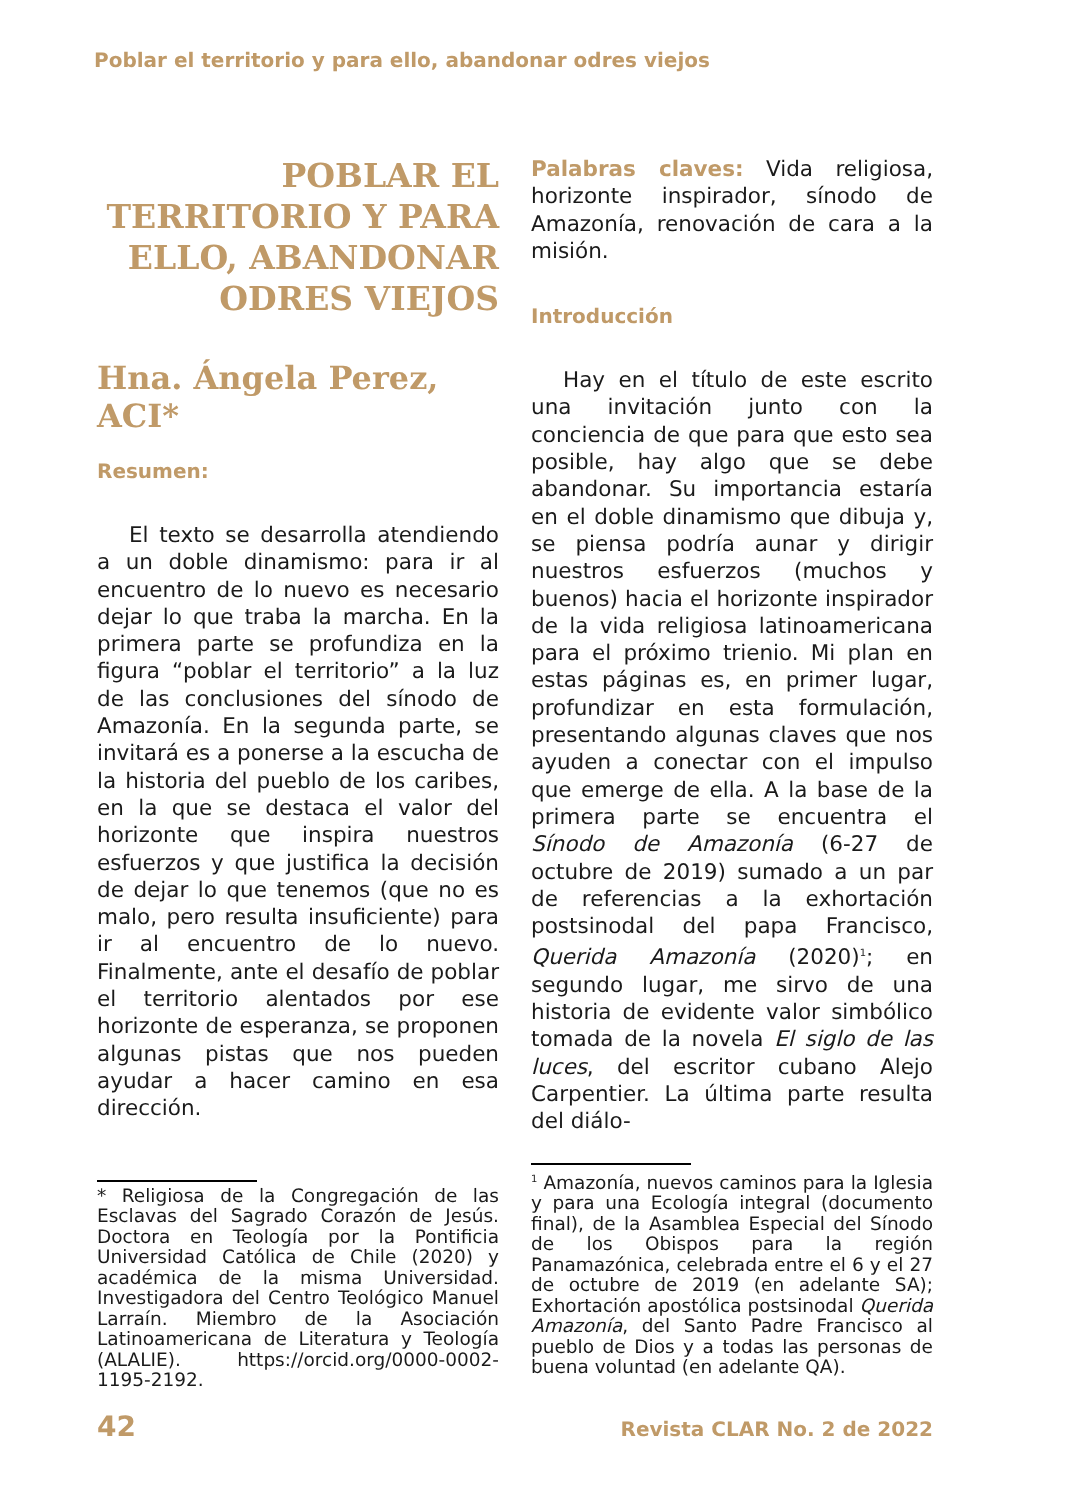Poblar el territorio y para ello, abandonar odres viejos
POBLAR EL
TERRITORIO Y PARA
ELLO, ABANDONAR
ODRES VIEJOS
Hna. Ángela Perez, ACI*
Resumen:
El texto se desarrolla atendiendo a un doble dinamismo: para ir al encuentro de lo nuevo es necesario dejar lo que traba la marcha. En la primera parte se profundiza en la figura “poblar el territorio” a la luz de las conclusiones del sínodo de Amazonía. En la segunda parte, se invitará es a ponerse a la escucha de la historia del pueblo de los caribes, en la que se destaca el valor del horizonte que inspira nuestros esfuerzos y que justifica la decisión de dejar lo que tenemos (que no es malo, pero resulta insuficiente) para ir al encuentro de lo nuevo. Finalmente, ante el desafío de poblar el territorio alentados por ese horizonte de esperanza, se proponen algunas pistas que nos pueden ayudar a hacer camino en esa dirección.
* Religiosa de la Congregación de las Esclavas del Sagrado Corazón de Jesús. Doctora en Teología por la Pontificia Universidad Católica de Chile (2020) y académica de la misma Universidad. Investigadora del Centro Teológico Manuel Larraín. Miembro de la Asociación Latinoamericana de Literatura y Teología (ALALIE). https://orcid.org/0000-0002-1195-2192.
Palabras claves: Vida religiosa, horizonte inspirador, sínodo de Amazonía, renovación de cara a la misión.
Introducción
Hay en el título de este escrito una invitación junto con la conciencia de que para que esto sea posible, hay algo que se debe abandonar. Su importancia estaría en el doble dinamismo que dibuja y, se piensa podría aunar y dirigir nuestros esfuerzos (muchos y buenos) hacia el horizonte inspirador de la vida religiosa latinoamericana para el próximo trienio. Mi plan en estas páginas es, en primer lugar, profundizar en esta formulación, presentando algunas claves que nos ayuden a conectar con el impulso que emerge de ella. A la base de la primera parte se encuentra el Sínodo de Amazonía (6-27 de octubre de 2019) sumado a un par de referencias a la exhortación postsinodal del papa Francisco, Querida Amazonía (2020)<sup>1</sup>; en segundo lugar, me sirvo de una historia de evidente valor simbólico tomada de la novela El siglo de las luces, del escritor cubano Alejo Carpentier. La última parte resulta del diálo-
<sup>1</sup> Amazonía, nuevos caminos para la Iglesia y para una Ecología integral (documento final), de la Asamblea Especial del Sínodo de los Obispos para la región Panamazónica, celebrada entre el 6 y el 27 de octubre de 2019 (en adelante SA); Exhortación apostólica postsinodal Querida Amazonía, del Santo Padre Francisco al pueblo de Dios y a todas las personas de buena voluntad (en adelante QA).
42 Revista CLAR No. 2 de 2022